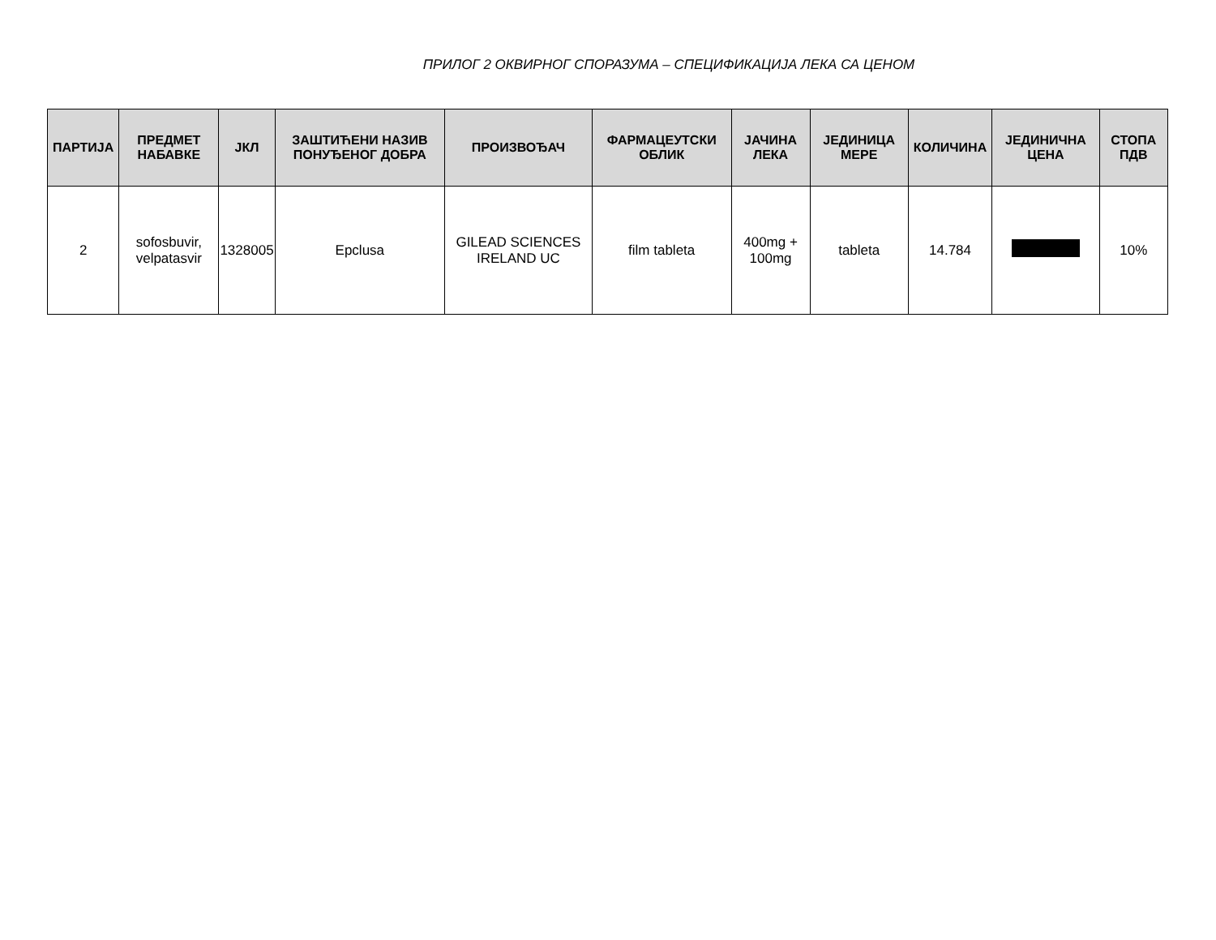ПРИЛОГ 2 ОКВИРНОГ СПОРАЗУМА – СПЕЦИФИКАЦИЈА ЛЕКА СА ЦЕНОМ
| ПАРТИЈА | ПРЕДМЕТ НАБАВКЕ | ЈКЛ | ЗАШТИЋЕНИ НАЗИВ ПОНУЂЕНОГ ДОБРА | ПРОИЗВОЂАЧ | ФАРМАЦЕУТСКИ ОБЛИК | ЈАЧИНА ЛЕКА | ЈЕДИНИЦА МЕРЕ | КОЛИЧИНА | ЈЕДИНИЧНА ЦЕНА | СТОПА ПДВ |
| --- | --- | --- | --- | --- | --- | --- | --- | --- | --- | --- |
| 2 | sofosbuvir, velpatasvir | 1328005 | Epclusa | GILEAD SCIENCES IRELAND UC | film tableta | 400mg + 100mg | tableta | 14.784 | | 10% |